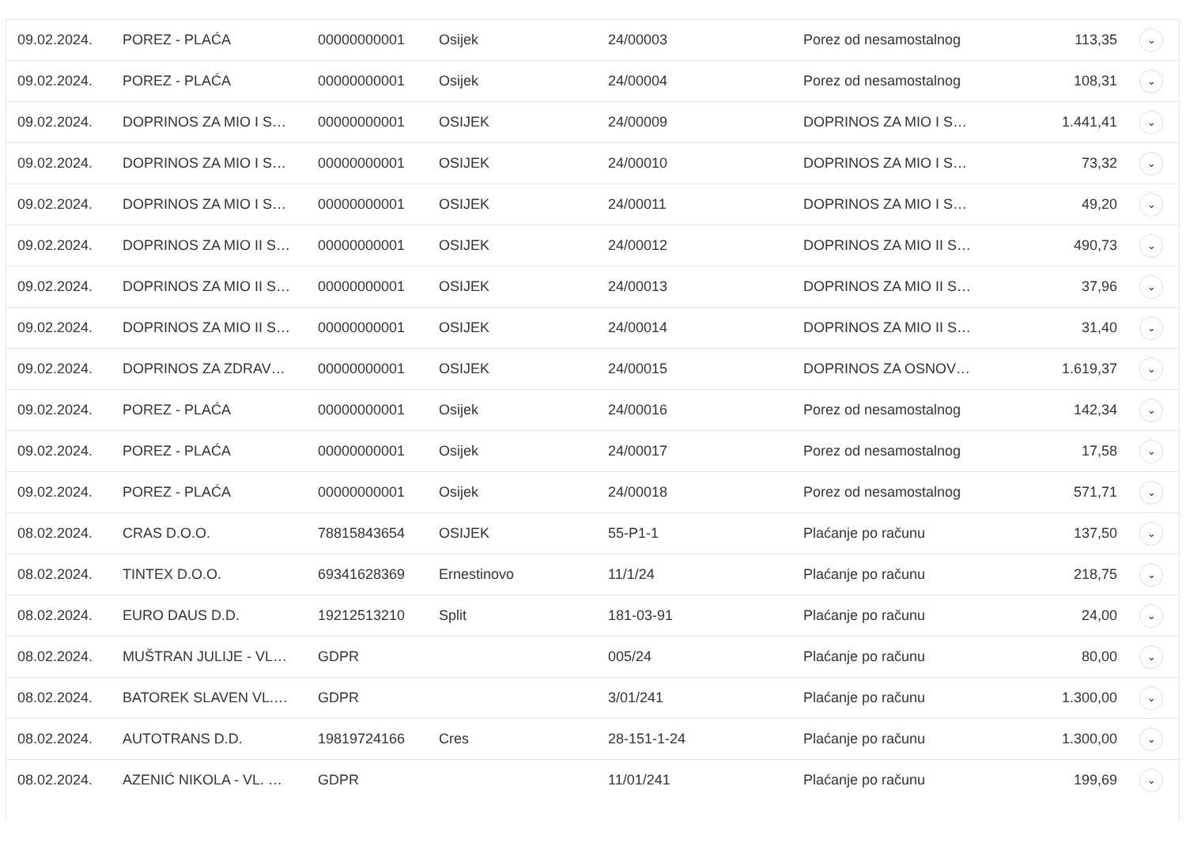| 09.02.2024. | POREZ - PLAĆA | 00000000001 | Osijek | 24/00003 | Porez od nesamostalnog | 113,35 | ⌄ |
| 09.02.2024. | POREZ - PLAĆA | 00000000001 | Osijek | 24/00004 | Porez od nesamostalnog | 108,31 | ⌄ |
| 09.02.2024. | DOPRINOS ZA MIO I S… | 00000000001 | OSIJEK | 24/00009 | DOPRINOS ZA MIO I S… | 1.441,41 | ⌄ |
| 09.02.2024. | DOPRINOS ZA MIO I S… | 00000000001 | OSIJEK | 24/00010 | DOPRINOS ZA MIO I S… | 73,32 | ⌄ |
| 09.02.2024. | DOPRINOS ZA MIO I S… | 00000000001 | OSIJEK | 24/00011 | DOPRINOS ZA MIO I S… | 49,20 | ⌄ |
| 09.02.2024. | DOPRINOS ZA MIO II S… | 00000000001 | OSIJEK | 24/00012 | DOPRINOS ZA MIO II S… | 490,73 | ⌄ |
| 09.02.2024. | DOPRINOS ZA MIO II S… | 00000000001 | OSIJEK | 24/00013 | DOPRINOS ZA MIO II S… | 37,96 | ⌄ |
| 09.02.2024. | DOPRINOS ZA MIO II S… | 00000000001 | OSIJEK | 24/00014 | DOPRINOS ZA MIO II S… | 31,40 | ⌄ |
| 09.02.2024. | DOPRINOS ZA ZDRAV… | 00000000001 | OSIJEK | 24/00015 | DOPRINOS ZA OSNOV… | 1.619,37 | ⌄ |
| 09.02.2024. | POREZ - PLAĆA | 00000000001 | Osijek | 24/00016 | Porez od nesamostalnog | 142,34 | ⌄ |
| 09.02.2024. | POREZ - PLAĆA | 00000000001 | Osijek | 24/00017 | Porez od nesamostalnog | 17,58 | ⌄ |
| 09.02.2024. | POREZ - PLAĆA | 00000000001 | Osijek | 24/00018 | Porez od nesamostalnog | 571,71 | ⌄ |
| 08.02.2024. | CRAS D.O.O. | 78815843654 | OSIJEK | 55-P1-1 | Plaćanje po računu | 137,50 | ⌄ |
| 08.02.2024. | TINTEX D.O.O. | 69341628369 | Ernestinovo | 11/1/24 | Plaćanje po računu | 218,75 | ⌄ |
| 08.02.2024. | EURO DAUS D.D. | 19212513210 | Split | 181-03-91 | Plaćanje po računu | 24,00 | ⌄ |
| 08.02.2024. | MUŠTRAN JULIJE - VL… | GDPR | | 005/24 | Plaćanje po računu | 80,00 | ⌄ |
| 08.02.2024. | BATOREK SLAVEN VL.… | GDPR | | 3/01/241 | Plaćanje po računu | 1.300,00 | ⌄ |
| 08.02.2024. | AUTOTRANS D.D. | 19819724166 | Cres | 28-151-1-24 | Plaćanje po računu | 1.300,00 | ⌄ |
| 08.02.2024. | AZENIĆ NIKOLA - VL. … | GDPR | | 11/01/241 | Plaćanje po računu | 199,69 | ⌄ |